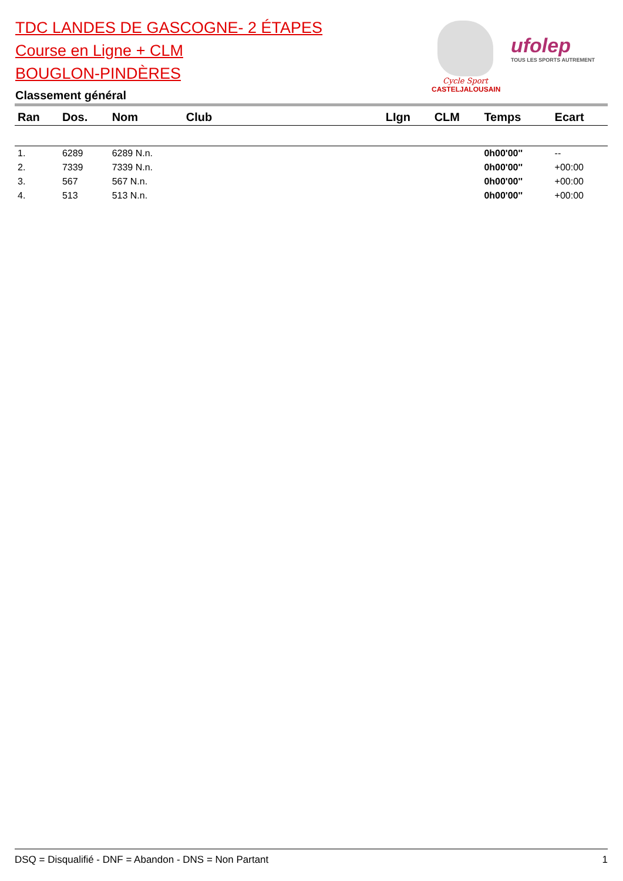TDC LANDES DE GASCOGNE- 2 ÉTAPES
Course en Ligne + CLM
BOUGLON-PINDÈRES
Classement général
Cycle Sport
CASTELJALOUSAIN
ufolep
TOUS LES SPORTS AUTREMENT
| Ran | Dos. | Nom | Club | LIgn | CLM | Temps | Ecart |
| --- | --- | --- | --- | --- | --- | --- | --- |
| 1. | 6289 | 6289 N.n. | | | | 0h00'00'' | -- |
| 2. | 7339 | 7339 N.n. | | | | 0h00'00'' | +00:00 |
| 3. | 567 | 567 N.n. | | | | 0h00'00'' | +00:00 |
| 4. | 513 | 513 N.n. | | | | 0h00'00'' | +00:00 |
DSQ = Disqualifié - DNF = Abandon - DNS = Non Partant 1